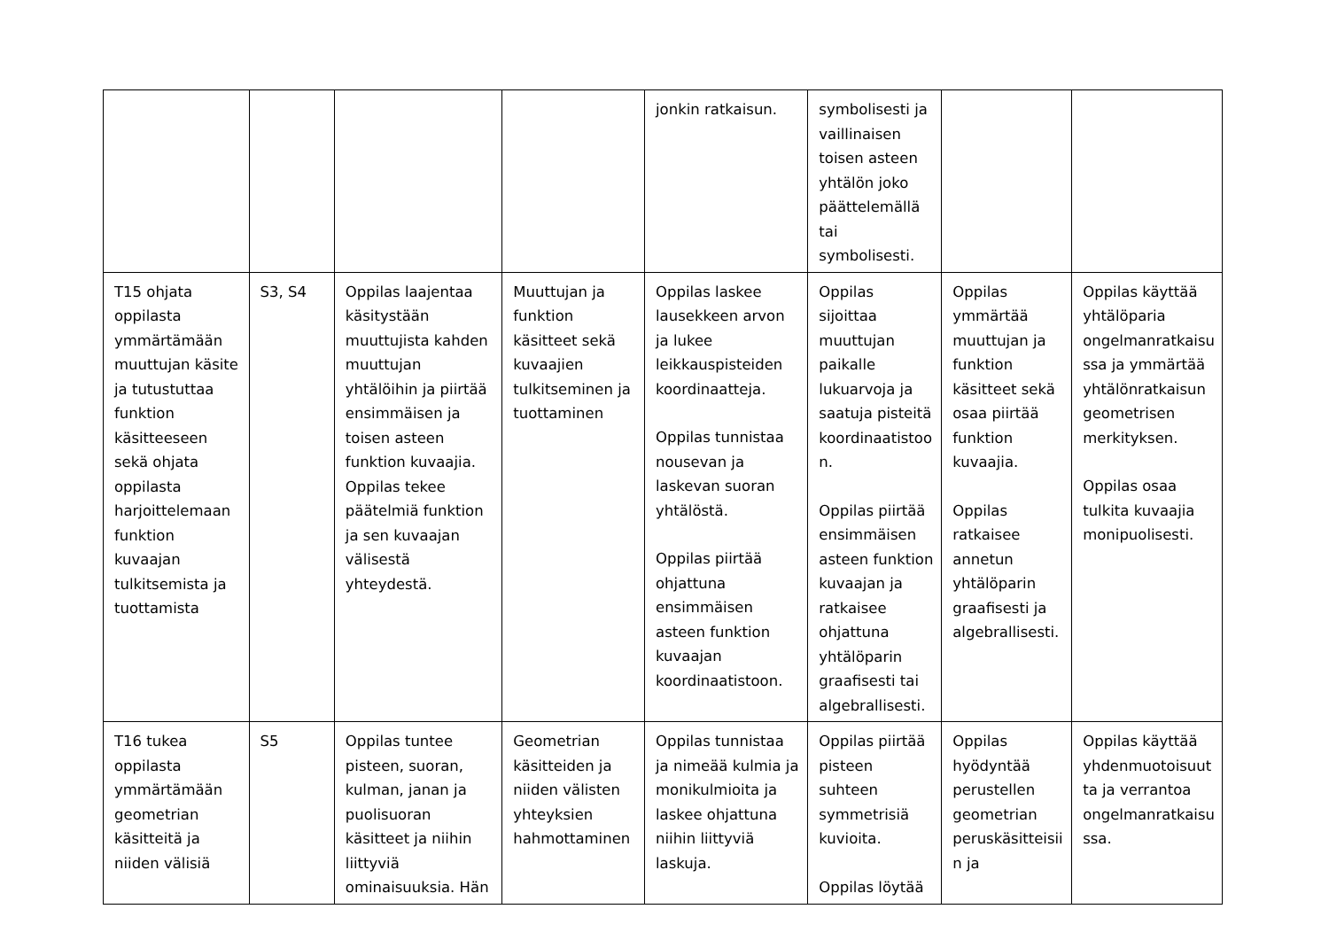| | | | | jonkin ratkaisun. | symbolisesti ja vaillinaisen toisen asteen yhtälön joko päättelemällä tai symbolisesti. | | |
| T15 ohjata oppilasta ymmärtämään muuttujan käsite ja tutustuttaa funktion käsitteeseen sekä ohjata oppilasta harjoittelemaan funktion kuvaajan tulkitsemista ja tuottamista | S3, S4 | Oppilas laajentaa käsitystään muuttujista kahden muuttujan yhtälöihin ja piirtää ensimmäisen ja toisen asteen funktion kuvaajia. Oppilas tekee päätelmiä funktion ja sen kuvaajan välisestä yhteydestä. | Muuttujan ja funktion käsitteet sekä kuvaajien tulkitseminen ja tuottaminen | Oppilas laskee lausekkeen arvon ja lukee leikkauspisteiden koordinaatteja. Oppilas tunnistaa nousevan ja laskevan suoran yhtälöstä. Oppilas piirtää ohjattuna ensimmäisen asteen funktion kuvaajan koordinaatistoon. | Oppilas sijoittaa muuttujan paikalle lukuarvoja ja saatuja pisteitä koordinaatistoo n. Oppilas piirtää ensimmäisen asteen funktion kuvaajan ja ratkaisee ohjattuna yhtälöparin graafisesti tai algebrallisesti. | Oppilas ymmärtää muuttujan ja funktion käsitteet sekä osaa piirtää funktion kuvaajia. Oppilas ratkaisee annetun yhtälöparin graafisesti ja algebrallisesti. | Oppilas käyttää yhtälöparia ongelmanratkaisu ssa ja ymmärtää yhtälönratkaisun geometrisen merkityksen. Oppilas osaa tulkita kuvaajia monipuolisesti. |
| T16 tukea oppilasta ymmärtämään geometrian käsitteitä ja niiden välisiä | S5 | Oppilas tuntee pisteen, suoran, kulman, janan ja puolisuoran käsitteet ja niihin liittyviä ominaisuuksia. Hän | Geometrian käsitteiden ja niiden välisten yhteyksien hahmottaminen | Oppilas tunnistaa ja nimeää kulmia ja monikulmioita ja laskee ohjattuna niihin liittyviä laskuja. | Oppilas piirtää pisteen suhteen symmetrisiä kuvioita. Oppilas löytää | Oppilas hyödyntää perustellen geometrian peruskäsitteisii n ja | Oppilas käyttää yhdenmuotoisuut ta ja verrantoa ongelmanratkaisu ssa. |